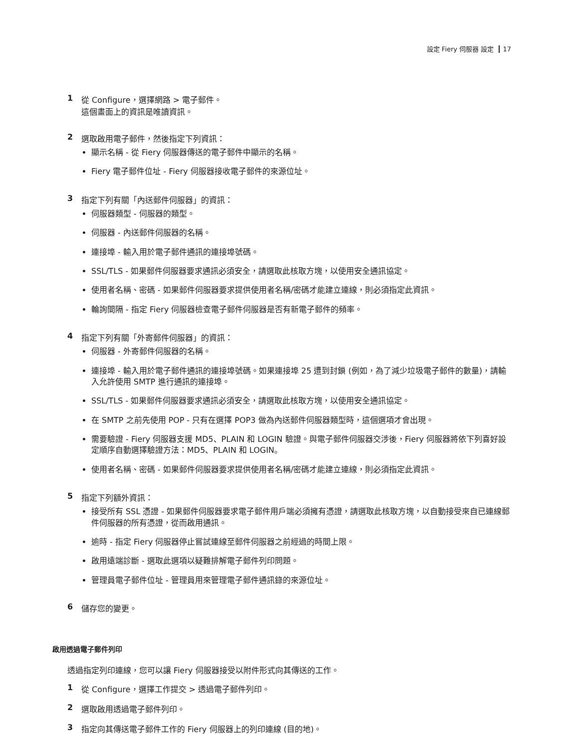設定 Fiery 伺服器 設定 17
1 從 Configure，選擇網路 > 電子郵件。
這個畫面上的資訊是唯讀資訊。
2 選取啟用電子郵件，然後指定下列資訊：
顯示名稱 - 從 Fiery 伺服器傳送的電子郵件中顯示的名稱。
Fiery 電子郵件位址 - Fiery 伺服器接收電子郵件的來源位址。
3 指定下列有關「內送郵件伺服器」的資訊：
伺服器類型 - 伺服器的類型。
伺服器 - 內送郵件伺服器的名稱。
連接埠 - 輸入用於電子郵件通訊的連接埠號碼。
SSL/TLS - 如果郵件伺服器要求通訊必須安全，請選取此核取方塊，以使用安全通訊協定。
使用者名稱、密碼 - 如果郵件伺服器要求提供使用者名稱/密碼才能建立連線，則必須指定此資訊。
輪詢間隔 - 指定 Fiery 伺服器檢查電子郵件伺服器是否有新電子郵件的頻率。
4 指定下列有關「外寄郵件伺服器」的資訊：
伺服器 - 外寄郵件伺服器的名稱。
連接埠 - 輸入用於電子郵件通訊的連接埠號碼。如果連接埠 25 遭到封鎖 (例如，為了減少垃圾電子郵件的數量)，請輸入允許使用 SMTP 進行通訊的連接埠。
SSL/TLS - 如果郵件伺服器要求通訊必須安全，請選取此核取方塊，以使用安全通訊協定。
在 SMTP 之前先使用 POP - 只有在選擇 POP3 做為內送郵件伺服器類型時，這個選項才會出現。
需要驗證 - Fiery 伺服器支援 MD5、PLAIN 和 LOGIN 驗證。與電子郵件伺服器交涉後，Fiery 伺服器將依下列喜好設定順序自動選擇驗證方法：MD5、PLAIN 和 LOGIN。
使用者名稱、密碼 - 如果郵件伺服器要求提供使用者名稱/密碼才能建立連線，則必須指定此資訊。
5 指定下列額外資訊：
接受所有 SSL 憑證 - 如果郵件伺服器要求電子郵件用戶端必須擁有憑證，請選取此核取方塊，以自動接受來自已連線郵件伺服器的所有憑證，從而啟用通訊。
逾時 - 指定 Fiery 伺服器停止嘗試連線至郵件伺服器之前經過的時間上限。
啟用遠端診斷 - 選取此選項以疑難排解電子郵件列印問題。
管理員電子郵件位址 - 管理員用來管理電子郵件通訊錄的來源位址。
6 儲存您的變更。
啟用透過電子郵件列印
透過指定列印連線，您可以讓 Fiery 伺服器接受以附件形式向其傳送的工作。
1 從 Configure，選擇工作提交 > 透過電子郵件列印。
2 選取啟用透過電子郵件列印。
3 指定向其傳送電子郵件工作的 Fiery 伺服器上的列印連線 (目的地)。